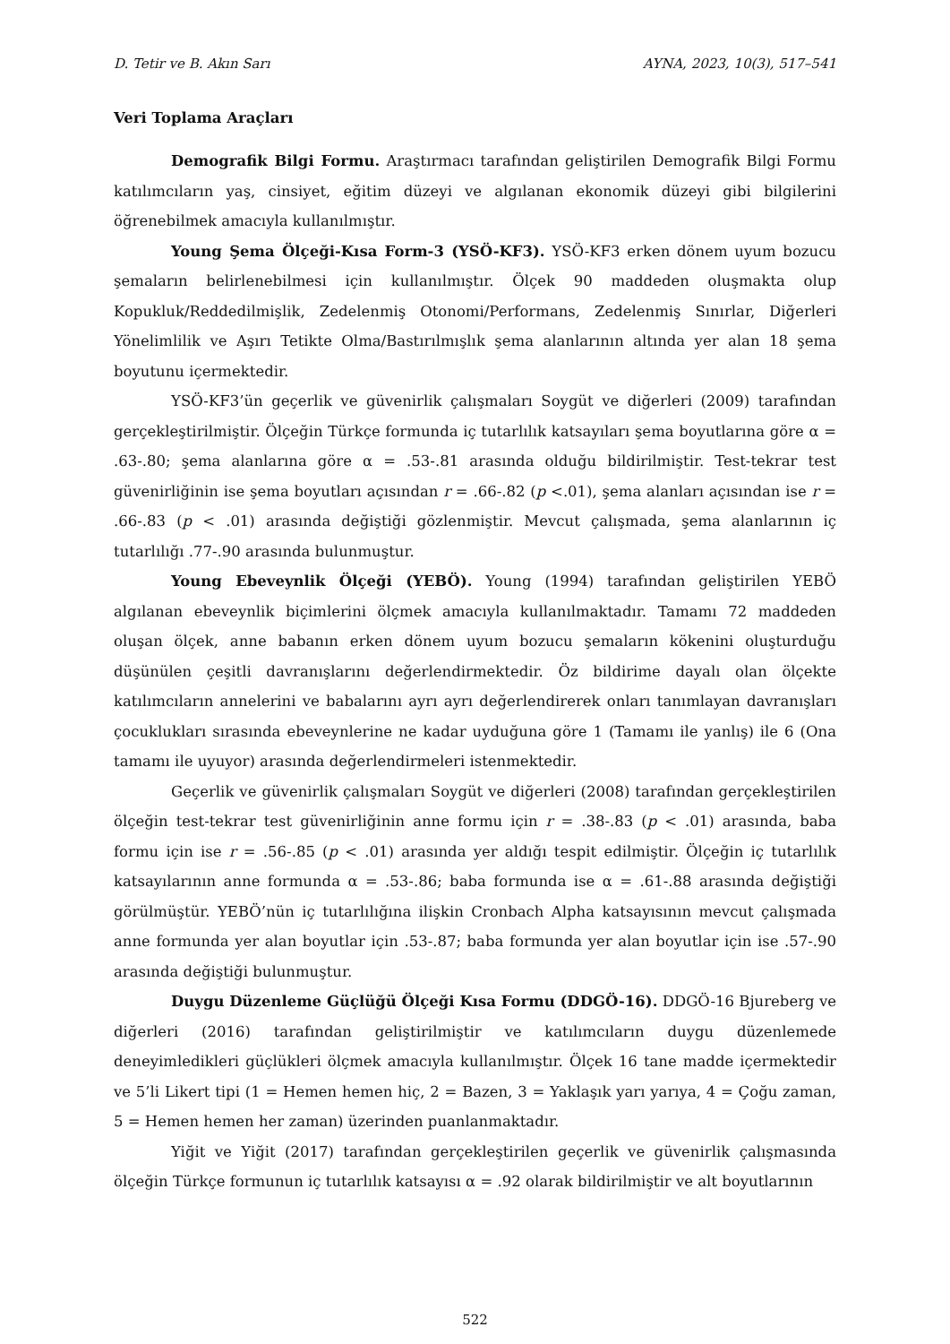D. Tetir ve B. Akın Sarı AYNA, 2023, 10(3), 517–541
Veri Toplama Araçları
Demografik Bilgi Formu. Araştırmacı tarafından geliştirilen Demografik Bilgi Formu katılımcıların yaş, cinsiyet, eğitim düzeyi ve algılanan ekonomik düzeyi gibi bilgilerini öğrenebilmek amacıyla kullanılmıştır.
Young Şema Ölçeği-Kısa Form-3 (YSÖ-KF3). YSÖ-KF3 erken dönem uyum bozucu şemaların belirlenebilmesi için kullanılmıştır. Ölçek 90 maddeden oluşmakta olup Kopukluk/Reddedilmişlik, Zedelenmiş Otonomi/Performans, Zedelenmiş Sınırlar, Diğerleri Yönelimlilik ve Aşırı Tetikte Olma/Bastırılmışlık şema alanlarının altında yer alan 18 şema boyutunu içermektedir.
YSÖ-KF3’ün geçerlik ve güvenirlik çalışmaları Soygüt ve diğerleri (2009) tarafından gerçekleştirilmiştir. Ölçeğin Türkçe formunda iç tutarlılık katsayıları şema boyutlarına göre α = .63-.80; şema alanlarına göre α = .53-.81 arasında olduğu bildirilmiştir. Test-tekrar test güvenirliğinin ise şema boyutları açısından r = .66-.82 (p <.01), şema alanları açısından ise r = .66-.83 (p < .01) arasında değiştiği gözlenmiştir. Mevcut çalışmada, şema alanlarının iç tutarlılığı .77-.90 arasında bulunmuştur.
Young Ebeveynlik Ölçeği (YEBÖ). Young (1994) tarafından geliştirilen YEBÖ algılanan ebeveynlik biçimlerini ölçmek amacıyla kullanılmaktadır. Tamamı 72 maddeden oluşan ölçek, anne babanın erken dönem uyum bozucu şemaların kökenini oluşturduğu düşünülen çeşitli davranışlarını değerlendirmektedir. Öz bildirime dayalı olan ölçekte katılımcıların annelerini ve babalarını ayrı ayrı değerlendirerek onları tanımlayan davranışları çocuklukları sırasında ebeveynlerine ne kadar uyduğuna göre 1 (Tamamı ile yanlış) ile 6 (Ona tamamı ile uyuyor) arasında değerlendirmeleri istenmektedir.
Geçerlik ve güvenirlik çalışmaları Soygüt ve diğerleri (2008) tarafından gerçekleştirilen ölçeğin test-tekrar test güvenirliğinin anne formu için r = .38-.83 (p < .01) arasında, baba formu için ise r = .56-.85 (p < .01) arasında yer aldığı tespit edilmiştir. Ölçeğin iç tutarlılık katsayılarının anne formunda α = .53-.86; baba formunda ise α = .61-.88 arasında değiştiği görülmüştür. YEBÖ’nün iç tutarlılığına ilişkin Cronbach Alpha katsayısının mevcut çalışmada anne formunda yer alan boyutlar için .53-.87; baba formunda yer alan boyutlar için ise .57-.90 arasında değiştiği bulunmuştur.
Duygu Düzenleme Güçlüğü Ölçeği Kısa Formu (DDGÖ-16). DDGÖ-16 Bjureberg ve diğerleri (2016) tarafından geliştirilmiştir ve katılımcıların duygu düzenlemede deneyimledikleri güçlükleri ölçmek amacıyla kullanılmıştır. Ölçek 16 tane madde içermektedir ve 5’li Likert tipi (1 = Hemen hemen hiç, 2 = Bazen, 3 = Yaklaşık yarı yarıya, 4 = Çoğu zaman, 5 = Hemen hemen her zaman) üzerinden puanlanmaktadır.
Yiğit ve Yiğit (2017) tarafından gerçekleştirilen geçerlik ve güvenirlik çalışmasında ölçeğin Türkçe formunun iç tutarlılık katsayısı α = .92 olarak bildirilmiştir ve alt boyutlarının
522